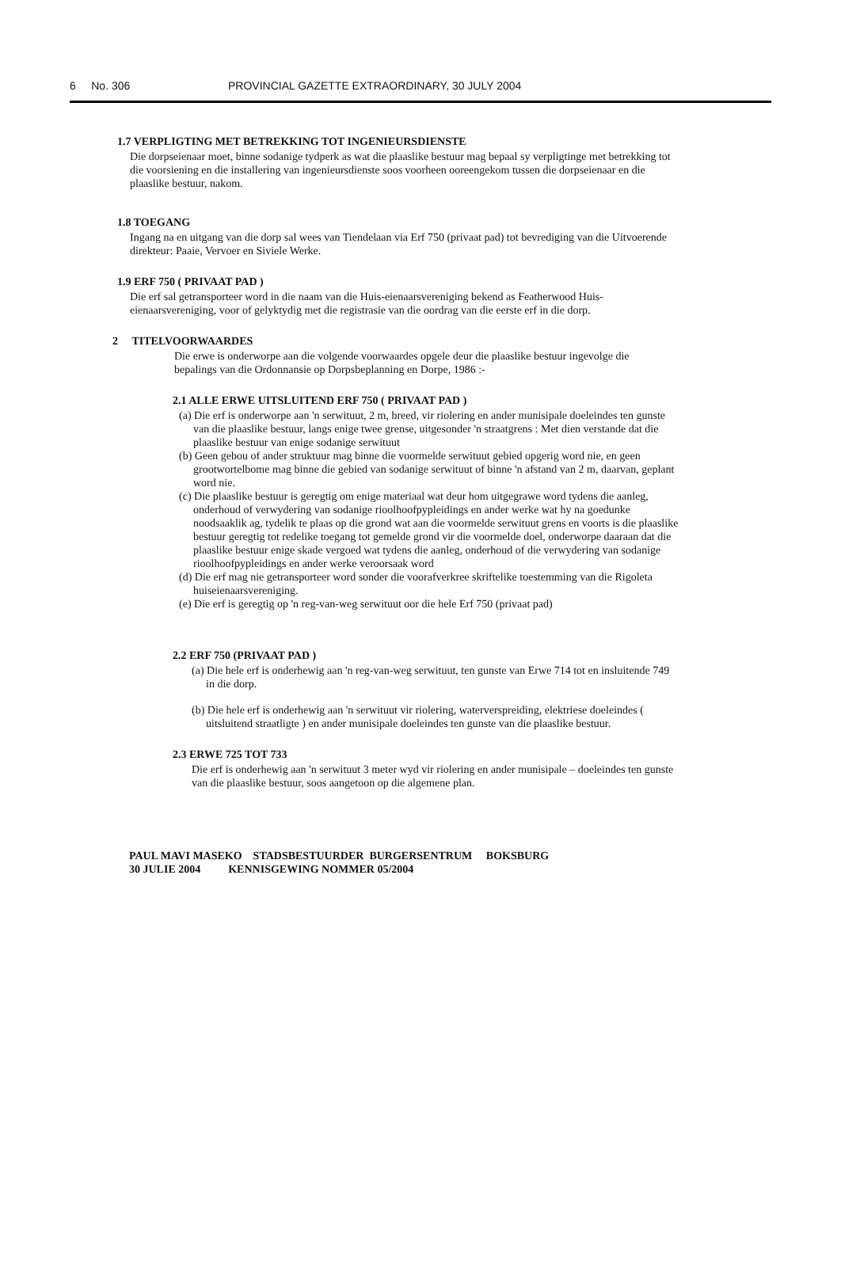6 No. 306 PROVINCIAL GAZETTE EXTRAORDINARY, 30 JULY 2004
1.7 VERPLIGTING MET BETREKKING TOT INGENIEURSDIENSTE
Die dorpseienaar moet, binne sodanige tydperk as wat die plaaslike bestuur mag bepaal sy verpligtinge met betrekking tot die voorsiening en die installering van ingenieursdienste soos voorheen ooreengekom tussen die dorpseienaar en die plaaslike bestuur, nakom.
1.8 TOEGANG
Ingang na en uitgang van die dorp sal wees van Tiendelaan via Erf 750 (privaat pad) tot bevrediging van die Uitvoerende direkteur: Paaie, Vervoer en Siviele Werke.
1.9 ERF 750 ( PRIVAAT PAD )
Die erf sal getransporteer word in die naam van die Huis-eienaarsvereniging bekend as Featherwood Huis-eienaarsvereniging, voor of gelyktydig met die registrasie van die oordrag van die eerste erf in die dorp.
2 TITELVOORWAARDES
Die erwe is onderworpe aan die volgende voorwaardes opgele deur die plaaslike bestuur ingevolge die bepalings van die Ordonnansie op Dorpsbeplanning en Dorpe, 1986 :-
2.1 ALLE ERWE UITSLUITEND ERF 750 ( PRIVAAT PAD )
(a) Die erf is onderworpe aan 'n serwituut, 2 m, breed, vir riolering en ander munisipale doeleindes ten gunste van die plaaslike bestuur, langs enige twee grense, uitgesonder 'n straatgrens : Met dien verstande dat die plaaslike bestuur van enige sodanige serwituut
(b) Geen gebou of ander struktuur mag binne die voormelde serwituut gebied opgerig word nie, en geen grootwortelbome mag binne die gebied van sodanige serwituut of binne 'n afstand van 2 m, daarvan, geplant word nie.
(c) Die plaaslike bestuur is geregtig om enige materiaal wat deur hom uitgegrawe word tydens die aanleg, onderhoud of verwydering van sodanige rioolhoofpypleidings en ander werke wat hy na goedunke noodsaaklik ag, tydelik te plaas op die grond wat aan die voormelde serwituut grens en voorts is die plaaslike bestuur geregtig tot redelike toegang tot gemelde grond vir die voormelde doel, onderworpe daaraan dat die plaaslike bestuur enige skade vergoed wat tydens die aanleg, onderhoud of die verwydering van sodanige rioolhoofpypleidings en ander werke veroorsaak word
(d) Die erf mag nie getransporteer word sonder die voorafverkree skriftelike toestemming van die Rigoleta huiseienaarsvereniging.
(e) Die erf is geregtig op 'n reg-van-weg serwituut oor die hele Erf 750 (privaat pad)
2.2 ERF 750 (PRIVAAT PAD )
(a) Die hele erf is onderhewig aan 'n reg-van-weg serwituut, ten gunste van Erwe 714 tot en insluitende 749 in die dorp.
(b) Die hele erf is onderhewig aan 'n serwituut vir riolering, waterverspreiding, elektriese doeleindes ( uitsluitend straatligte ) en ander munisipale doeleindes ten gunste van die plaaslike bestuur.
2.3 ERWE 725 TOT 733
Die erf is onderhewig aan 'n serwituut 3 meter wyd vir riolering en ander munisipale – doeleindes ten gunste van die plaaslike bestuur, soos aangetoon op die algemene plan.
PAUL MAVI MASEKO STADSBESTUURDER BURGERSENTRUM BOKSBURG
30 JULIE 2004 KENNISGEWING NOMMER 05/2004